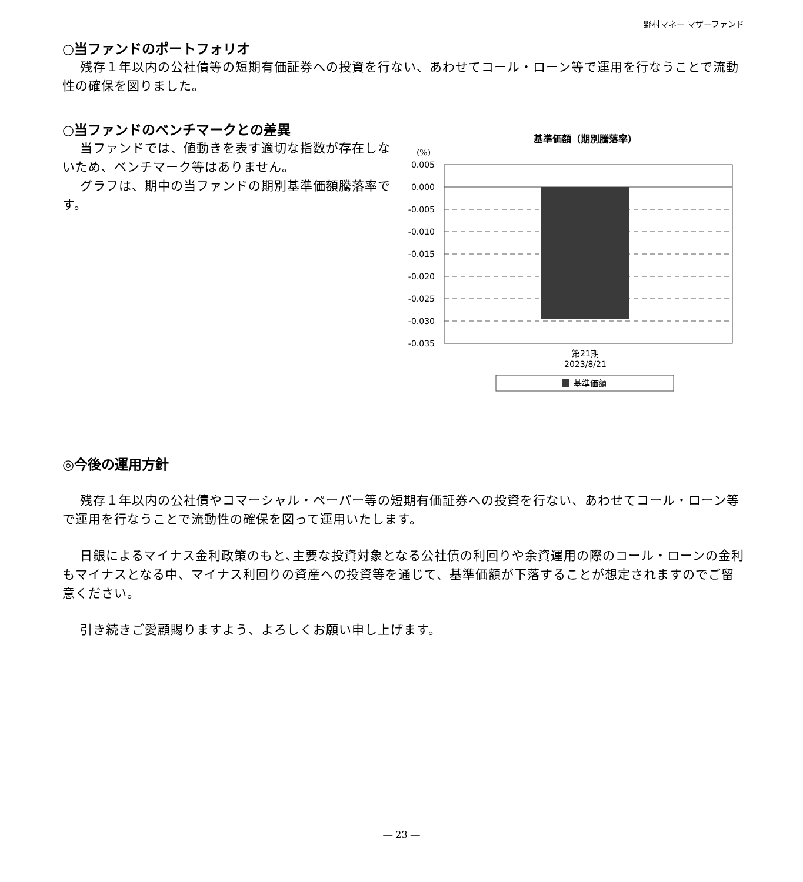野村マネー マザーファンド
○当ファンドのポートフォリオ
残存１年以内の公社債等の短期有価証券への投資を行ない、あわせてコール・ローン等で運用を行なうことで流動性の確保を図りました。
○当ファンドのベンチマークとの差異
当ファンドでは、値動きを表す適切な指数が存在しないため、ベンチマーク等はありません。
グラフは、期中の当ファンドの期別基準価額騰落率です。
基準価額（期別騰落率）
(%)
0.005
0.000
-0.005
-0.010
-0.015
-0.020
-0.025
-0.030
-0.035
第21期
2023/8/21
基準価額
◎今後の運用方針
残存１年以内の公社債やコマーシャル・ペーパー等の短期有価証券への投資を行ない、あわせてコール・ローン等で運用を行なうことで流動性の確保を図って運用いたします。
日銀によるマイナス金利政策のもと､主要な投資対象となる公社債の利回りや余資運用の際のコール・ローンの金利もマイナスとなる中、マイナス利回りの資産への投資等を通じて、基準価額が下落することが想定されますのでご留意ください。
引き続きご愛顧賜りますよう、よろしくお願い申し上げます。
― 23 ―